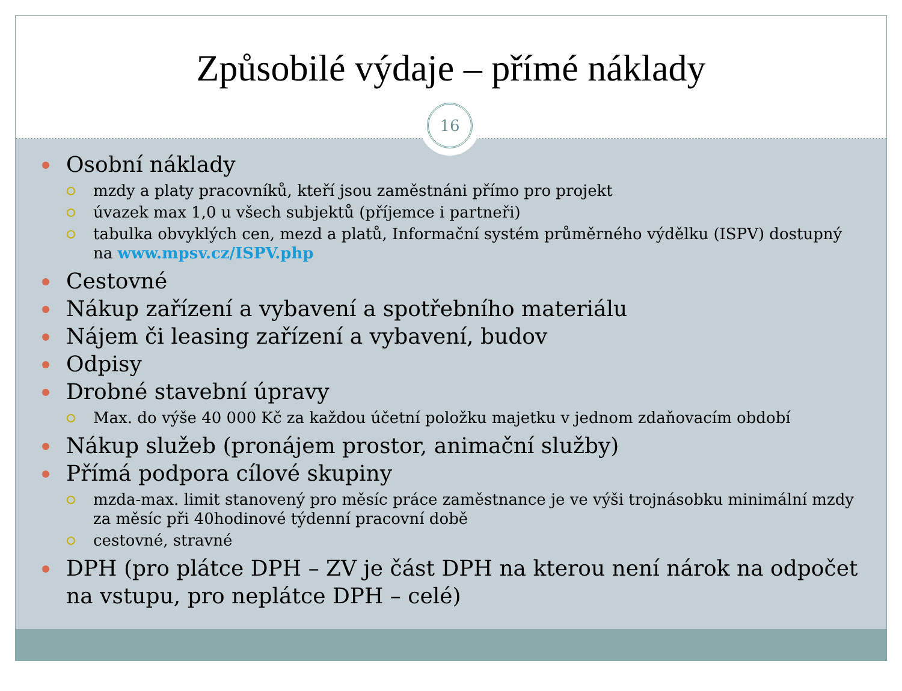Způsobilé výdaje – přímé náklady
16
Osobní náklady
mzdy a platy pracovníků, kteří jsou zaměstnáni přímo pro projekt
úvazek max 1,0 u všech subjektů (příjemce i partneři)
tabulka obvyklých cen, mezd a platů, Informační systém průměrného výdělku (ISPV) dostupný na www.mpsv.cz/ISPV.php
Cestovné
Nákup zařízení a vybavení a spotřebního materiálu
Nájem či leasing zařízení a vybavení, budov
Odpisy
Drobné stavební úpravy
Max. do výše 40 000 Kč za každou účetní položku majetku v jednom zdaňovacím období
Nákup služeb (pronájem prostor, animační služby)
Přímá podpora cílové skupiny
mzda-max. limit stanovený pro měsíc práce zaměstnance je ve výši trojnásobku minimální mzdy za měsíc při 40hodinové týdenní pracovní době
cestovné, stravné
DPH (pro plátce DPH – ZV je část DPH na kterou není nárok na odpočet na vstupu, pro neplátce DPH – celé)